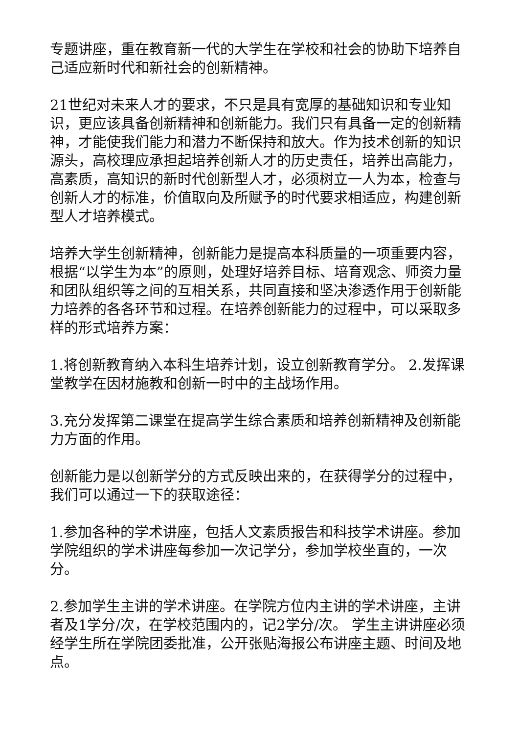专题讲座，重在教育新一代的大学生在学校和社会的协助下培养自己适应新时代和新社会的创新精神。
21世纪对未来人才的要求，不只是具有宽厚的基础知识和专业知识，更应该具备创新精神和创新能力。我们只有具备一定的创新精神，才能使我们能力和潜力不断保持和放大。作为技术创新的知识源头，高校理应承担起培养创新人才的历史责任，培养出高能力，高素质，高知识的新时代创新型人才，必须树立一人为本，检查与创新人才的标准，价值取向及所赋予的时代要求相适应，构建创新型人才培养模式。
培养大学生创新精神，创新能力是提高本科质量的一项重要内容，根据“以学生为本”的原则，处理好培养目标、培育观念、师资力量和团队组织等之间的互相关系，共同直接和坚决渗透作用于创新能力培养的各各环节和过程。在培养创新能力的过程中，可以采取多样的形式培养方案：
1.将创新教育纳入本科生培养计划，设立创新教育学分。 2.发挥课堂教学在因材施教和创新一时中的主战场作用。
3.充分发挥第二课堂在提高学生综合素质和培养创新精神及创新能力方面的作用。
创新能力是以创新学分的方式反映出来的，在获得学分的过程中，我们可以通过一下的获取途径：
1.参加各种的学术讲座，包括人文素质报告和科技学术讲座。参加学院组织的学术讲座每参加一次记学分，参加学校坐直的，一次分。
2.参加学生主讲的学术讲座。在学院方位内主讲的学术讲座，主讲者及1学分/次，在学校范围内的，记2学分/次。 学生主讲讲座必须经学生所在学院团委批准，公开张贴海报公布讲座主题、时间及地点。